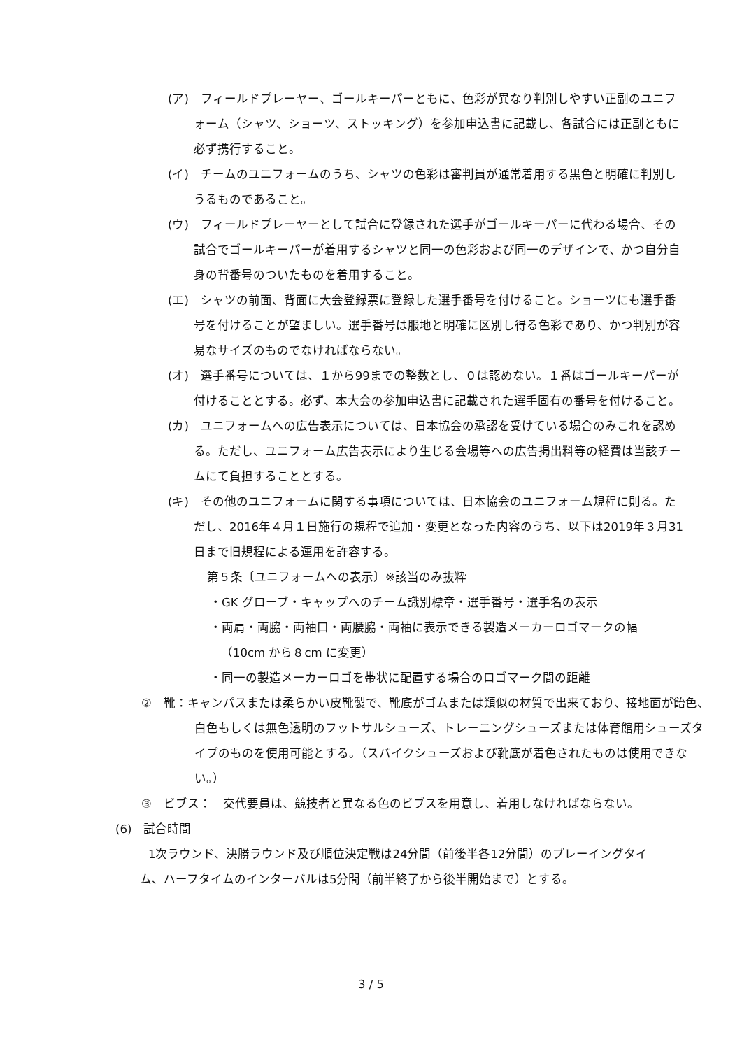(ア)　フィールドプレーヤー、ゴールキーパーともに、色彩が異なり判別しやすい正副のユニフォーム（シャツ、ショーツ、ストッキング）を参加申込書に記載し、各試合には正副ともに必ず携行すること。
(イ)　チームのユニフォームのうち、シャツの色彩は審判員が通常着用する黒色と明確に判別しうるものであること。
(ウ)　フィールドプレーヤーとして試合に登録された選手がゴールキーパーに代わる場合、その試合でゴールキーパーが着用するシャツと同一の色彩および同一のデザインで、かつ自分自身の背番号のついたものを着用すること。
(エ)　シャツの前面、背面に大会登録票に登録した選手番号を付けること。ショーツにも選手番号を付けることが望ましい。選手番号は服地と明確に区別し得る色彩であり、かつ判別が容易なサイズのものでなければならない。
(オ)　選手番号については、１から99までの整数とし、０は認めない。１番はゴールキーパーが付けることとする。必ず、本大会の参加申込書に記載された選手固有の番号を付けること。
(カ)　ユニフォームへの広告表示については、日本協会の承認を受けている場合のみこれを認める。ただし、ユニフォーム広告表示により生じる会場等への広告掲出料等の経費は当該チームにて負担することとする。
(キ)　その他のユニフォームに関する事項については、日本協会のユニフォーム規程に則る。ただし、2016年４月１日施行の規程で追加・変更となった内容のうち、以下は2019年３月31日まで旧規程による運用を許容する。
第５条〔ユニフォームへの表示〕※該当のみ抜粋
・GK グローブ・キャップへのチーム識別標章・選手番号・選手名の表示
・両肩・両脇・両袖口・両腰脇・両袖に表示できる製造メーカーロゴマークの幅（10cm から８cm に変更）
・同一の製造メーカーロゴを帯状に配置する場合のロゴマーク間の距離
②　靴：キャンパスまたは柔らかい皮靴製で、靴底がゴムまたは類似の材質で出来ており、接地面が飴色、白色もしくは無色透明のフットサルシューズ、トレーニングシューズまたは体育館用シューズタイプのものを使用可能とする。（スパイクシューズおよび靴底が着色されたものは使用できない。）
③　ビブス：　交代要員は、競技者と異なる色のビブスを用意し、着用しなければならない。
(6)　試合時間
1次ラウンド、決勝ラウンド及び順位決定戦は24分間（前後半各12分間）のプレーイングタイム、ハーフタイムのインターバルは5分間（前半終了から後半開始まで）とする。
3 / 5